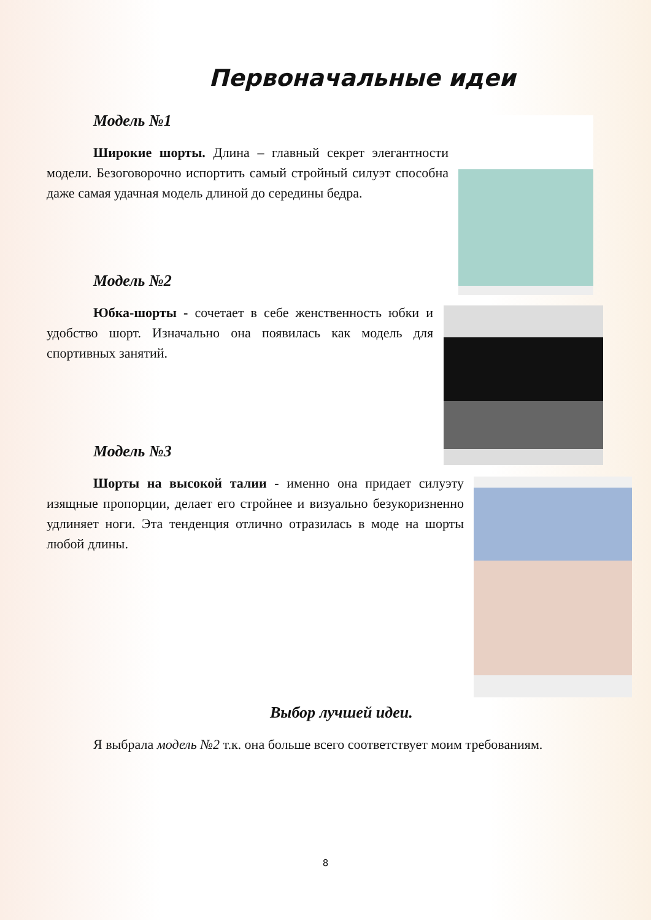Первоначальные идеи
Модель №1
Широкие шорты. Длина – главный секрет элегантности модели. Безоговорочно испортить самый стройный силуэт способна даже самая удачная модель длиной до середины бедра.
Модель №2
Юбка-шорты - сочетает в себе женственность юбки и удобство шорт. Изначально она появилась как модель для спортивных занятий.
Модель №3
Шорты на высокой талии - именно она придает силуэту изящные пропорции, делает его стройнее и визуально безукоризненно удлиняет ноги. Эта тенденция отлично отразилась в моде на шорты любой длины.
Выбор лучшей идеи.
Я выбрала модель №2 т.к. она больше всего соответствует моим требованиям.
8